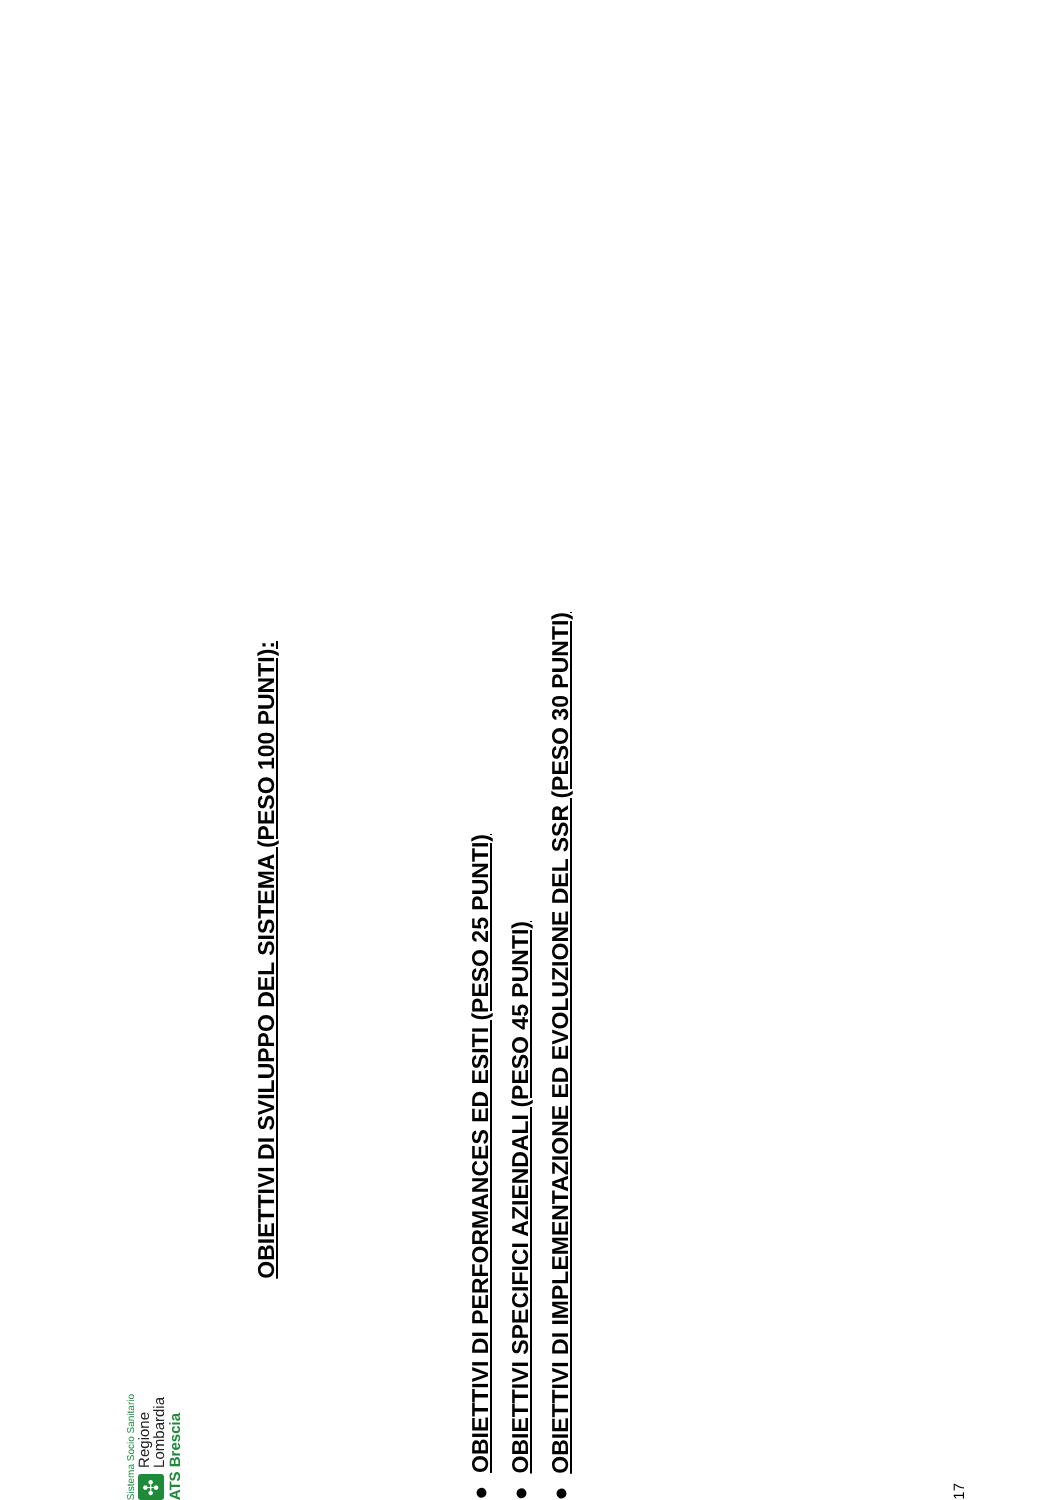Sistema Socio Sanitario
✣ Regione
Lombardia
ATS Brescia
OBIETTIVI DI SVILUPPO DEL SISTEMA (PESO 100 PUNTI):
● OBIETTIVI DI PERFORMANCES ED ESITI (PESO 25 PUNTI)
● OBIETTIVI SPECIFICI AZIENDALI (PESO 45 PUNTI)
● OBIETTIVI DI IMPLEMENTAZIONE ED EVOLUZIONE DEL SSR (PESO 30 PUNTI)
17